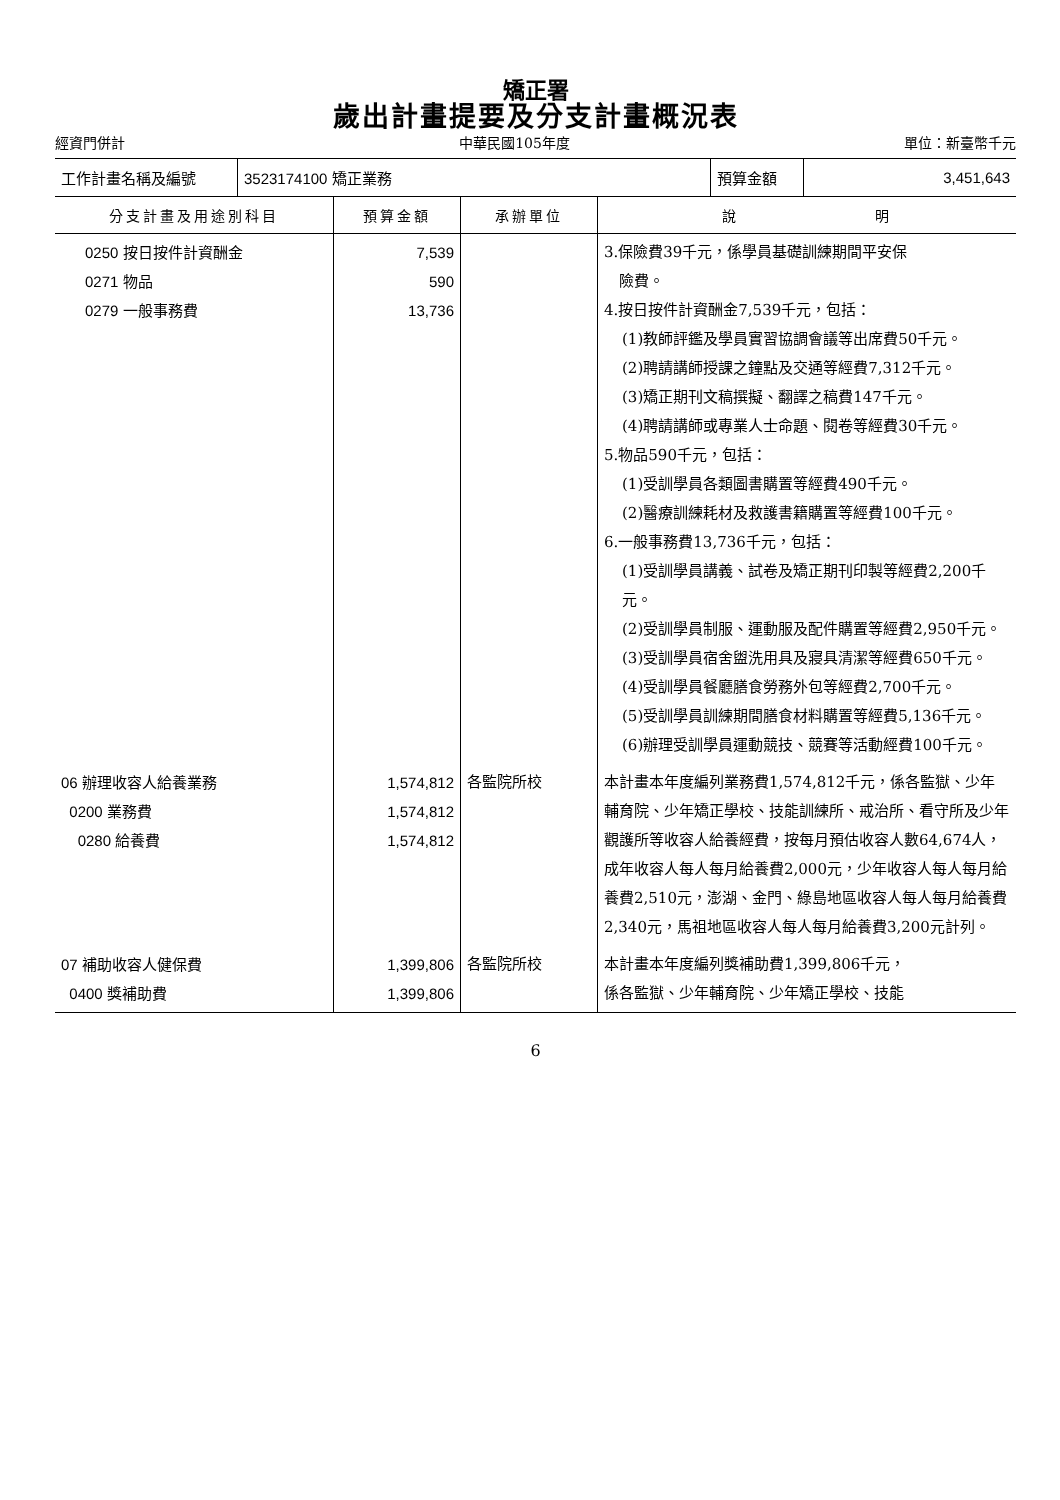矯正署
歲出計畫提要及分支計畫概況表
經資門併計 中華民國105年度 單位：新臺幣千元
| 工作計畫名稱及編號 | 3523174100 矯正業務 | 預算金額 | 3,451,643 |
| 分支計畫及用途別科目 | 預算金額 | 承辦單位 | 說 明 |
| --- | --- | --- | --- |
| 0250 按日按件計資酬金 0271 物品 0279 一般事務費 | 7,539 590 13,736 | | 3.保險費39千元，係學員基礎訓練期間平安保 險費。 4.按日按件計資酬金7,539千元，包括： (1)教師評鑑及學員實習協調會議等出席費50千元。 (2)聘請講師授課之鐘點及交通等經費7,312千元。 (3)矯正期刊文稿撰擬、翻譯之稿費147千元。 (4)聘請講師或專業人士命題、閱卷等經費30千元。 5.物品590千元，包括： (1)受訓學員各類圖書購置等經費490千元。 (2)醫療訓練耗材及救護書籍購置等經費100千元。 6.一般事務費13,736千元，包括： (1)受訓學員講義、試卷及矯正期刊印製等經費2,200千元。 (2)受訓學員制服、運動服及配件購置等經費2,950千元。 (3)受訓學員宿舍盥洗用具及寢具清潔等經費650千元。 (4)受訓學員餐廳膳食勞務外包等經費2,700千元。 (5)受訓學員訓練期間膳食材料購置等經費5,136千元。 (6)辦理受訓學員運動競技、競賽等活動經費100千元。 |
| 06 辦理收容人給養業務 0200 業務費 0280 給養費 | 1,574,812 1,574,812 1,574,812 | 各監院所校 | 本計畫本年度編列業務費1,574,812千元，係各監獄、少年輔育院、少年矯正學校、技能訓練所、戒治所、看守所及少年觀護所等收容人給養經費，按每月預估收容人數64,674人，成年收容人每人每月給養費2,000元，少年收容人每人每月給養費2,510元，澎湖、金門、綠島地區收容人每人每月給養費2,340元，馬祖地區收容人每人每月給養費3,200元計列。 |
| 07 補助收容人健保費 0400 獎補助費 | 1,399,806 1,399,806 | 各監院所校 | 本計畫本年度編列獎補助費1,399,806千元， 係各監獄、少年輔育院、少年矯正學校、技能 |
6